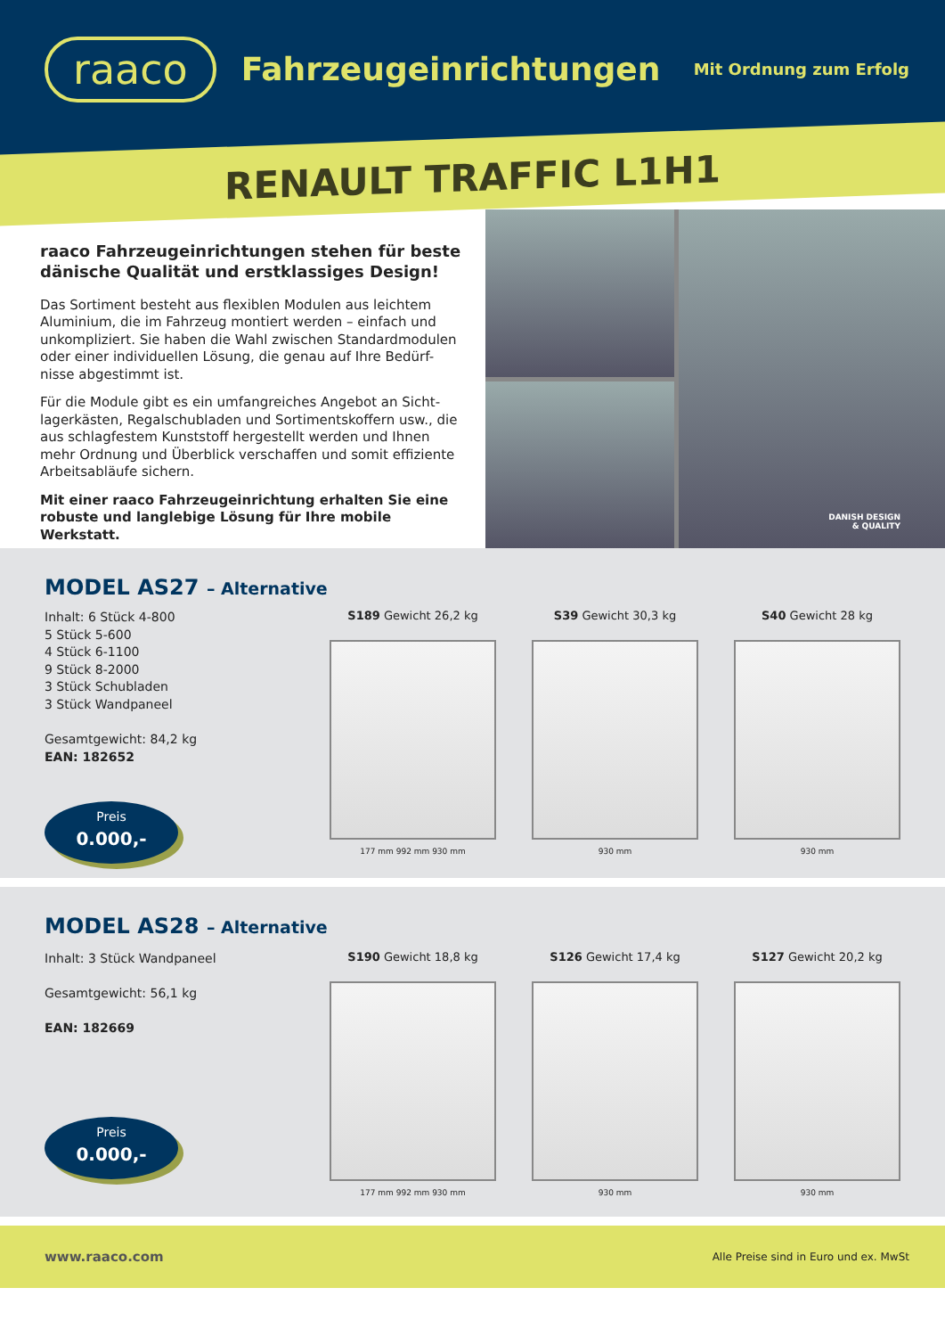raaco
Fahrzeugeinrichtungen
Mit Ordnung zum Erfolg
RENAULT TRAFFIC L1H1
raaco Fahrzeugeinrichtungen stehen für beste dänische Qualität und erstklassiges Design!
Das Sortiment besteht aus flexiblen Modulen aus leichtem Aluminium, die im Fahrzeug montiert werden – einfach und unkompliziert. Sie haben die Wahl zwischen Standardmodulen oder einer individuellen Lösung, die genau auf Ihre Bedürf-nisse abgestimmt ist.
Für die Module gibt es ein umfangreiches Angebot an Sicht-lagerkästen, Regalschubladen und Sortimentskoffern usw., die aus schlagfestem Kunststoff hergestellt werden und Ihnen mehr Ordnung und Überblick verschaffen und somit effiziente Arbeitsabläufe sichern.
Mit einer raaco Fahrzeugeinrichtung erhalten Sie eine robuste und langlebige Lösung für Ihre mobile Werkstatt.
DANISH DESIGN
& QUALITY
MODEL AS27 – Alternative
Inhalt: 6 Stück 4-800
5 Stück 5-600
4 Stück 6-1100
9 Stück 8-2000
3 Stück Schubladen
3 Stück Wandpaneel
Gesamtgewicht: 84,2 kg
EAN: 182652
Preis
0.000,-
S189 Gewicht 26,2 kg
177 mm 992 mm 930 mm
S39 Gewicht 30,3 kg
930 mm
S40 Gewicht 28 kg
930 mm
MODEL AS28 – Alternative
Inhalt: 3 Stück Wandpaneel
Gesamtgewicht: 56,1 kg
EAN: 182669
Preis
0.000,-
S190 Gewicht 18,8 kg
177 mm 992 mm 930 mm
S126 Gewicht 17,4 kg
930 mm
S127 Gewicht 20,2 kg
930 mm
www.raaco.com Alle Preise sind in Euro und ex. MwSt